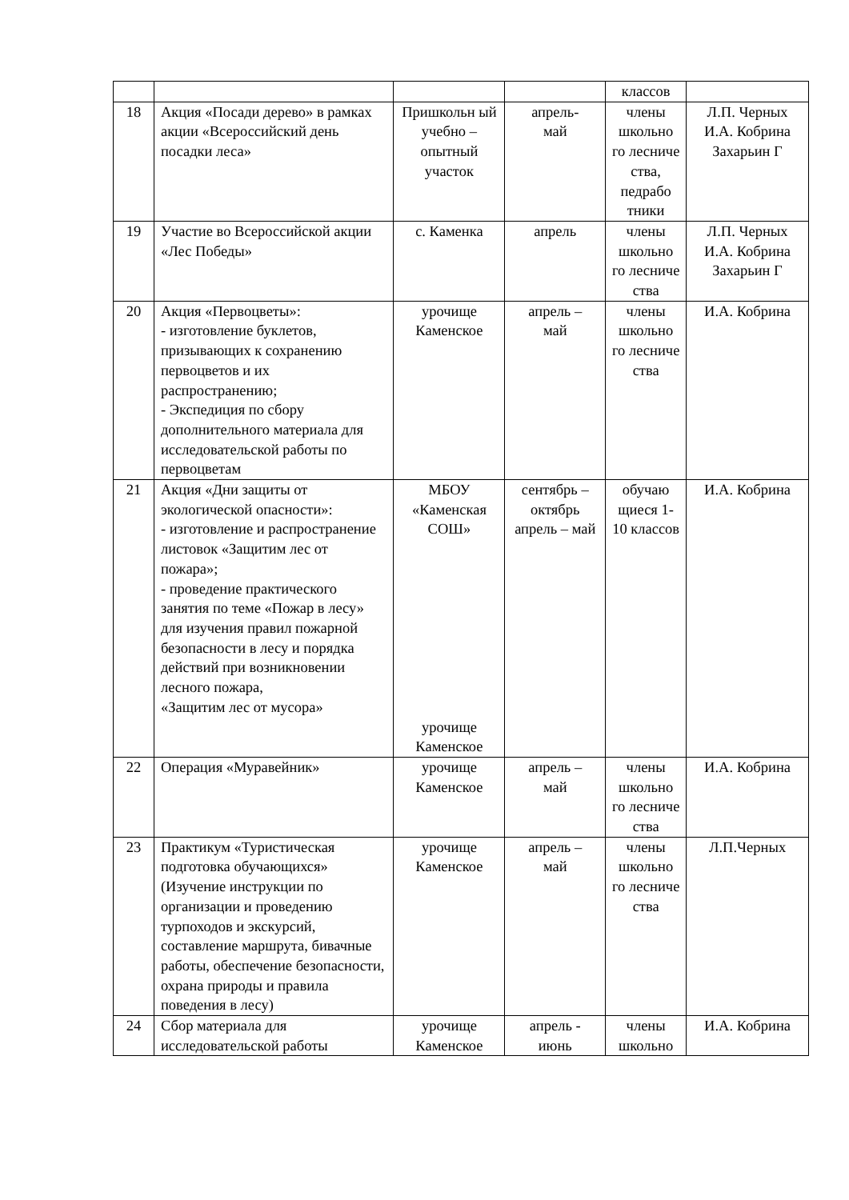| | | | | классов | |
| 18 | Акция «Посади дерево» в рамках акции «Всероссийский день посадки леса» | Пришкольн ый учебно – опытный участок | апрель- май | члены школьно го лесниче ства, педрабо тники | Л.П. Черных И.А. Кобрина Захарьин Г |
| 19 | Участие во Всероссийской акции «Лес Победы» | с. Каменка | апрель | члены школьно го лесниче ства | Л.П. Черных И.А. Кобрина Захарьин Г |
| 20 | Акция «Первоцветы»: - изготовление буклетов, призывающих к сохранению первоцветов и их распространению; - Экспедиция по сбору дополнительного материала для исследовательской работы по первоцветам | урочище Каменское | апрель – май | члены школьно го лесниче ства | И.А. Кобрина |
| 21 | Акция «Дни защиты от экологической опасности»: - изготовление и распространение листовок «Защитим лес от пожара»; - проведение практического занятия по теме «Пожар в лесу» для изучения правил пожарной безопасности в лесу и порядка действий при возникновении лесного пожара, «Защитим лес от мусора» | МБОУ «Каменская СОШ» урочище Каменское | сентябрь – октябрь апрель – май | обучаю щиеся 1-10 классов | И.А. Кобрина |
| 22 | Операция «Муравейник» | урочище Каменское | апрель – май | члены школьно го лесниче ства | И.А. Кобрина |
| 23 | Практикум «Туристическая подготовка обучающихся» (Изучение инструкции по организации и проведению турпоходов и экскурсий, составление маршрута, бивачные работы, обеспечение безопасности, охрана природы и правила поведения в лесу) | урочище Каменское | апрель – май | члены школьно го лесниче ства | Л.П.Черных |
| 24 | Сбор материала для исследовательской работы | урочище Каменское | апрель - июнь | члены школьно | И.А. Кобрина |